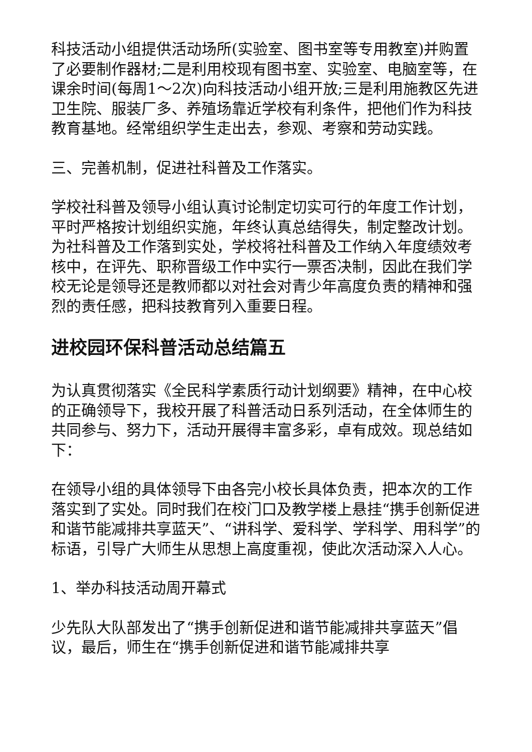科技活动小组提供活动场所(实验室、图书室等专用教室)并购置了必要制作器材;二是利用校现有图书室、实验室、电脑室等，在课余时间(每周1～2次)向科技活动小组开放;三是利用施教区先进卫生院、服装厂多、养殖场靠近学校有利条件，把他们作为科技教育基地。经常组织学生走出去，参观、考察和劳动实践。
三、完善机制，促进社科普及工作落实。
学校社科普及领导小组认真讨论制定切实可行的年度工作计划，平时严格按计划组织实施，年终认真总结得失，制定整改计划。为社科普及工作落到实处，学校将社科普及工作纳入年度绩效考核中，在评先、职称晋级工作中实行一票否决制，因此在我们学校无论是领导还是教师都以对社会对青少年高度负责的精神和强烈的责任感，把科技教育列入重要日程。
进校园环保科普活动总结篇五
为认真贯彻落实《全民科学素质行动计划纲要》精神，在中心校的正确领导下，我校开展了科普活动日系列活动，在全体师生的共同参与、努力下，活动开展得丰富多彩，卓有成效。现总结如下：
在领导小组的具体领导下由各完小校长具体负责，把本次的工作落实到了实处。同时我们在校门口及教学楼上悬挂“携手创新促进和谐节能减排共享蓝天”、“讲科学、爱科学、学科学、用科学”的标语，引导广大师生从思想上高度重视，使此次活动深入人心。
1、举办科技活动周开幕式
少先队大队部发出了“携手创新促进和谐节能减排共享蓝天”倡议，最后，师生在“携手创新促进和谐节能减排共享